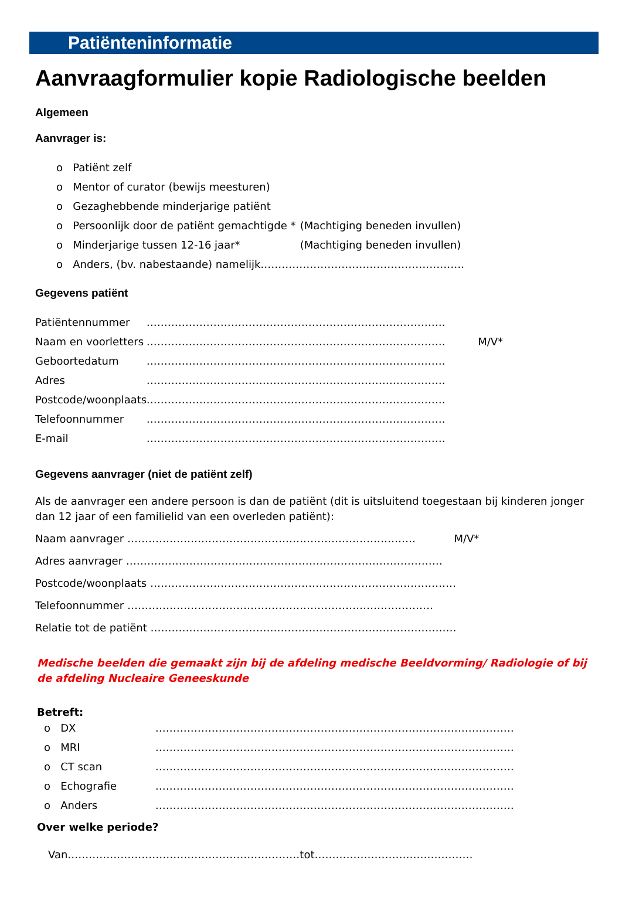Patiënteninformatie
Aanvraagformulier kopie Radiologische beelden
Algemeen
Aanvrager is:
o Patiënt zelf
o Mentor of curator (bewijs meesturen)
o Gezaghebbende minderjarige patiënt
o Persoonlijk door de patiënt gemachtigde * (Machtiging beneden invullen)
o Minderjarige tussen 12-16 jaar* (Machtiging beneden invullen)
o Anders, (bv. nabestaande) namelijk………………………………………………….
Gegevens patiënt
Patiëntennummer ………………………………………………………………………….
Naam en voorletters …………………………………………………………………………. M/V*
Geboortedatum ………………………………………………………………………….
Adres ………………………………………………………………………….
Postcode/woonplaats ………………………………………………………………………….
Telefoonnummer ………………………………………………………………………….
E-mail ………………………………………………………………………….
Gegevens aanvrager (niet de patiënt zelf)
Als de aanvrager een andere persoon is dan de patiënt (dit is uitsluitend toegestaan bij kinderen jonger dan 12 jaar of een familielid van een overleden patiënt):
Naam aanvrager ………………………………………………………………………. M/V*
Adres aanvrager ………………………………………………………………………………
Postcode/woonplaats ……………………………………………………………………………
Telefoonnummer ……………………………………………………………………………
Relatie tot de patiënt ……………………………………………………………………………
Medische beelden die gemaakt zijn bij de afdeling medische Beeldvorming/ Radiologie of bij de afdeling Nucleaire Geneeskunde
Betreft:
o DX …………………………………………………………………………………………
o MRI …………………………………………………………………………………………
o CT scan …………………………………………………………………………………………
o Echografie …………………………………………………………………………………………
o Anders …………………………………………………………………………………………
Over welke periode?
Van…………………………………………………………tot………………………………………